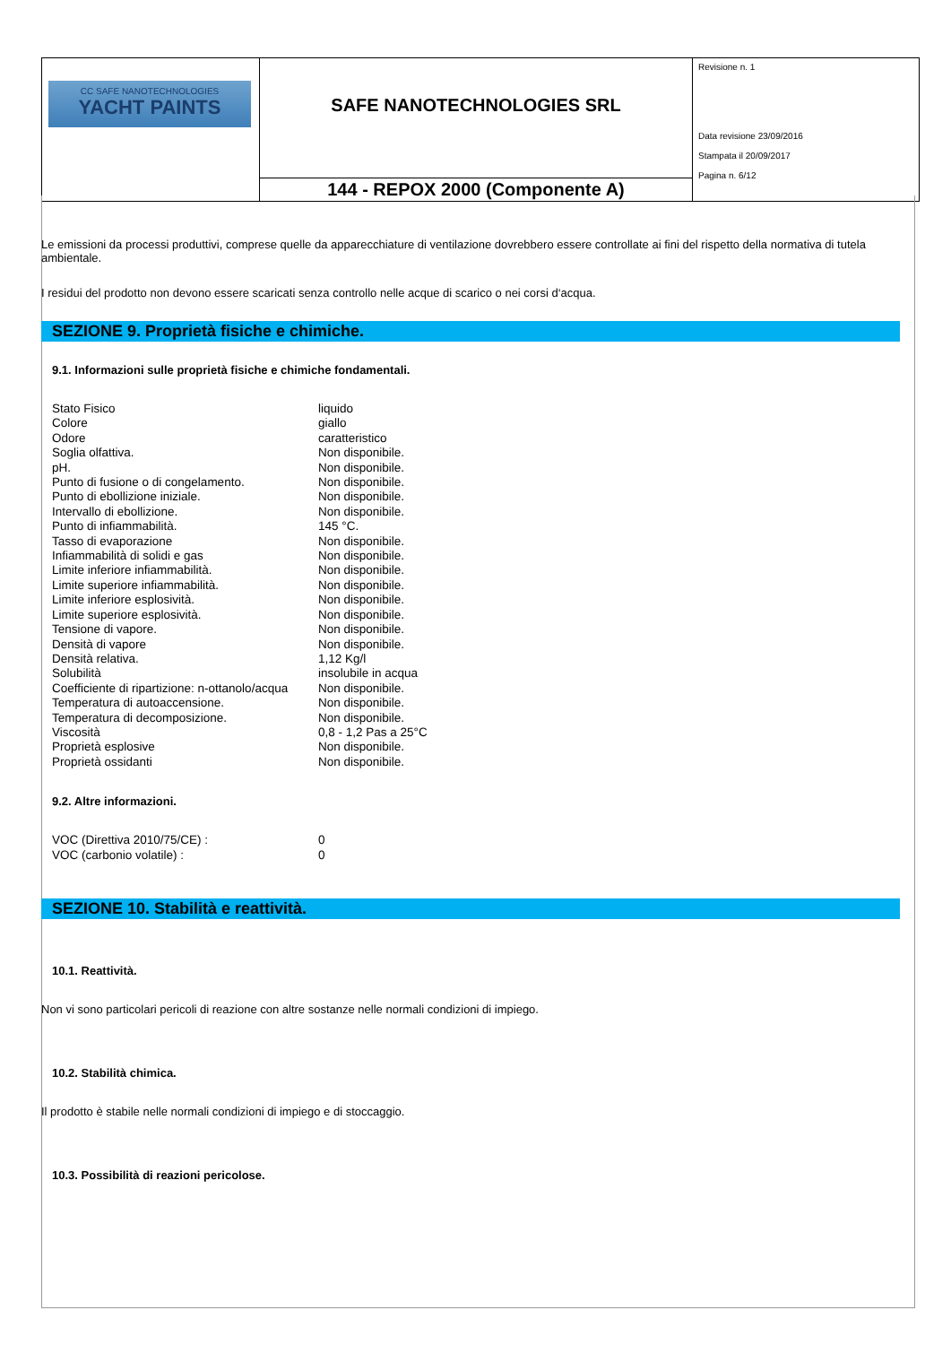| CC SAFE NANOTECHNOLOGIES YACHT PAINTS | SAFE NANOTECHNOLOGIES SRL | Revisione n. 1 Data revisione 23/09/2016 Stampata il 20/09/2017 Pagina n. 6/12 |
| | 144 - REPOX 2000 (Componente A) | |
Le emissioni da processi produttivi, comprese quelle da apparecchiature di ventilazione dovrebbero essere controllate ai fini del rispetto della normativa di tutela ambientale.
I residui del prodotto non devono essere scaricati senza controllo nelle acque di scarico o nei corsi d‘acqua.
SEZIONE 9. Proprietà fisiche e chimiche.
9.1. Informazioni sulle proprietà fisiche e chimiche fondamentali.
| Stato Fisico | liquido |
| Colore | giallo |
| Odore | caratteristico |
| Soglia olfattiva. | Non disponibile. |
| pH. | Non disponibile. |
| Punto di fusione o di congelamento. | Non disponibile. |
| Punto di ebollizione iniziale. | Non disponibile. |
| Intervallo di ebollizione. | Non disponibile. |
| Punto di infiammabilità. | 145 °C. |
| Tasso di evaporazione | Non disponibile. |
| Infiammabilità di solidi e gas | Non disponibile. |
| Limite inferiore infiammabilità. | Non disponibile. |
| Limite superiore infiammabilità. | Non disponibile. |
| Limite inferiore esplosività. | Non disponibile. |
| Limite superiore esplosività. | Non disponibile. |
| Tensione di vapore. | Non disponibile. |
| Densità di vapore | Non disponibile. |
| Densità relativa. | 1,12 Kg/l |
| Solubilità | insolubile in acqua |
| Coefficiente di ripartizione: n-ottanolo/acqua | Non disponibile. |
| Temperatura di autoaccensione. | Non disponibile. |
| Temperatura di decomposizione. | Non disponibile. |
| Viscosità | 0,8 - 1,2 Pas a 25°C |
| Proprietà esplosive | Non disponibile. |
| Proprietà ossidanti | Non disponibile. |
9.2. Altre informazioni.
| VOC (Direttiva 2010/75/CE) : | 0 |
| VOC (carbonio volatile) : | 0 |
SEZIONE 10. Stabilità e reattività.
10.1. Reattività.
Non vi sono particolari pericoli di reazione con altre sostanze nelle normali condizioni di impiego.
10.2. Stabilità chimica.
Il prodotto è stabile nelle normali condizioni di impiego e di stoccaggio.
10.3. Possibilità di reazioni pericolose.